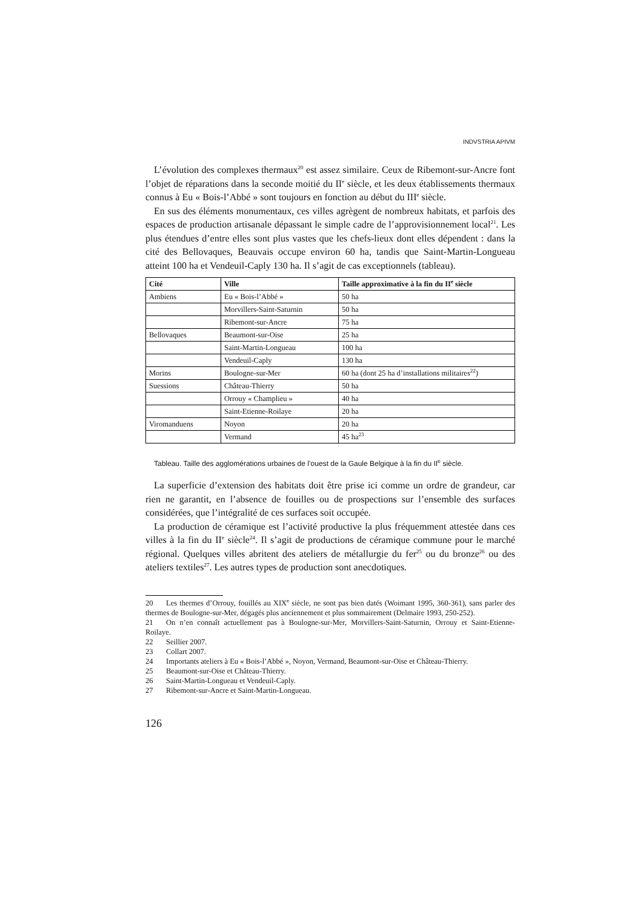INDVSTRIA APIVM
L’évolution des complexes thermaux<sup>20</sup> est assez similaire. Ceux de Ribemont-sur-Ancre font l’objet de réparations dans la seconde moitié du II<sup>e</sup> siècle, et les deux établissements thermaux connus à Eu « Bois-l’Abbé » sont toujours en fonction au début du III<sup>e</sup> siècle.
En sus des éléments monumentaux, ces villes agrègent de nombreux habitats, et parfois des espaces de production artisanale dépassant le simple cadre de l’approvisionnement local<sup>21</sup>. Les plus étendues d’entre elles sont plus vastes que les chefs-lieux dont elles dépendent : dans la cité des Bellovaques, Beauvais occupe environ 60 ha, tandis que Saint-Martin-Longueau atteint 100 ha et Vendeuil-Caply 130 ha. Il s’agit de cas exceptionnels (tableau).
| Cité | Ville | Taille approximative à la fin du II<sup>e</sup> siècle |
| --- | --- | --- |
| Ambiens | Eu « Bois-l’Abbé » | 50 ha |
| | Morvillers-Saint-Saturnin | 50 ha |
| | Ribemont-sur-Ancre | 75 ha |
| Bellovaques | Beaumont-sur-Oise | 25 ha |
| | Saint-Martin-Longueau | 100 ha |
| | Vendeuil-Caply | 130 ha |
| Morins | Boulogne-sur-Mer | 60 ha (dont 25 ha d’installations militaires<sup>22</sup>) |
| Suessions | Château-Thierry | 50 ha |
| | Orrouy « Champlieu » | 40 ha |
| | Saint-Etienne-Roilaye | 20 ha |
| Viromanduens | Noyon | 20 ha |
| | Vermand | 45 ha<sup>23</sup> |
Tableau. Taille des agglomérations urbaines de l’ouest de la Gaule Belgique à la fin du II<sup>e</sup> siècle.
La superficie d’extension des habitats doit être prise ici comme un ordre de grandeur, car rien ne garantit, en l’absence de fouilles ou de prospections sur l’ensemble des surfaces considérées, que l’intégralité de ces surfaces soit occupée.
La production de céramique est l’activité productive la plus fréquemment attestée dans ces villes à la fin du II<sup>e</sup> siècle<sup>24</sup>. Il s’agit de productions de céramique commune pour le marché régional. Quelques villes abritent des ateliers de métallurgie du fer<sup>25</sup> ou du bronze<sup>26</sup> ou des ateliers textiles<sup>27</sup>. Les autres types de production sont anecdotiques.
20 Les thermes d’Orrouy, fouillés au XIX<sup>e</sup> siècle, ne sont pas bien datés (Woimant 1995, 360-361), sans parler des thermes de Boulogne-sur-Mer, dégagés plus anciennement et plus sommairement (Delmaire 1993, 250-252).
21 On n’en connaît actuellement pas à Boulogne-sur-Mer, Morvillers-Saint-Saturnin, Orrouy et Saint-Etienne-Roilaye.
22 Seillier 2007.
23 Collart 2007.
24 Importants ateliers à Eu « Bois-l’Abbé », Noyon, Vermand, Beaumont-sur-Oise et Château-Thierry.
25 Beaumont-sur-Oise et Château-Thierry.
26 Saint-Martin-Longueau et Vendeuil-Caply.
27 Ribemont-sur-Ancre et Saint-Martin-Longueau.
126